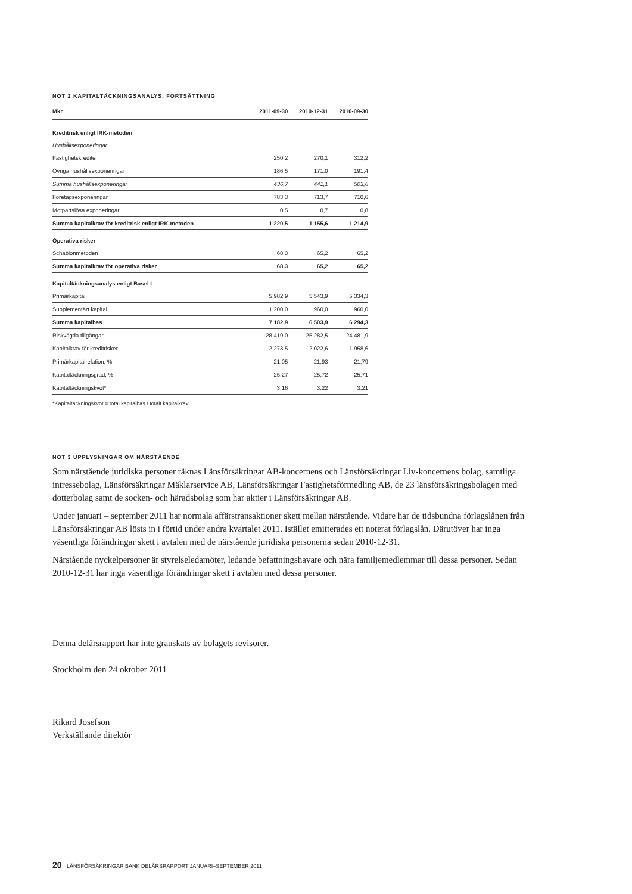NOT 2 KAPITALTÄCKNINGSANALYS, FORTSÄTTNING
| Mkr | 2011-09-30 | 2010-12-31 | 2010-09-30 |
| --- | --- | --- | --- |
| Kreditrisk enligt IRK-metoden | | | |
| Hushållsexponeringar | | | |
| Fastighetskrediter | 250,2 | 270,1 | 312,2 |
| Övriga hushållsexponeringar | 186,5 | 171,0 | 191,4 |
| Summa hushållsexponeringar | 436,7 | 441,1 | 503,6 |
| Företagsexponeringar | 783,3 | 713,7 | 710,6 |
| Motpartslösa exponeringar | 0,5 | 0,7 | 0,8 |
| Summa kapitalkrav för kreditrisk enligt IRK-metoden | 1 220,5 | 1 155,6 | 1 214,9 |
| Operativa risker | | | |
| Schablonmetoden | 68,3 | 65,2 | 65,2 |
| Summa kapitalkrav för operativa risker | 68,3 | 65,2 | 65,2 |
| Kapitaltäckningsanalys enligt Basel I | | | |
| Primärkapital | 5 982,9 | 5 543,9 | 5 334,3 |
| Supplementärt kapital | 1 200,0 | 960,0 | 960,0 |
| Summa kapitalbas | 7 182,9 | 6 503,9 | 6 294,3 |
| Riskvägda tillgångar | 28 419,0 | 25 282,5 | 24 481,9 |
| Kapitalkrav för kreditrisker | 2 273,5 | 2 022,6 | 1 958,6 |
| Primärkapitalrelation, % | 21,05 | 21,93 | 21,79 |
| Kapitaltäckningsgrad, % | 25,27 | 25,72 | 25,71 |
| Kapitaltäckningskvot* | 3,16 | 3,22 | 3,21 |
*Kapitaltäckningskvot = total kapitalbas / totalt kapitalkrav
NOT 3 UPPLYSNINGAR OM NÄRSTÅENDE
Som närstående juridiska personer räknas Länsförsäkringar AB-koncernens och Länsförsäkringar Liv-koncernens bolag, samtliga intressebolag, Länsförsäkringar Mäklarservice AB, Länsförsäkringar Fastighetsförmedling AB, de 23 länsförsäkringsbolagen med dotterbolag samt de socken- och häradsbolag som har aktier i Länsförsäkringar AB.
Under januari – september 2011 har normala affärstransaktioner skett mellan närstående. Vidare har de tidsbundna förlagslånen från Länsförsäkringar AB lösts in i förtid under andra kvartalet 2011. Istället emitterades ett noterat förlagslån. Därutöver har inga väsentliga förändringar skett i avtalen med de närstående juridiska personerna sedan 2010-12-31.
Närstående nyckelpersoner är styrelseledamöter, ledande befattningshavare och nära familjemedlemmar till dessa personer. Sedan 2010-12-31 har inga väsentliga förändringar skett i avtalen med dessa personer.
Denna delårsrapport har inte granskats av bolagets revisorer.
Stockholm den 24 oktober 2011
Rikard Josefson
Verkställande direktör
20 LÄNSFÖRSÄKRINGAR BANK DELÅRSRAPPORT JANUARI–SEPTEMBER 2011